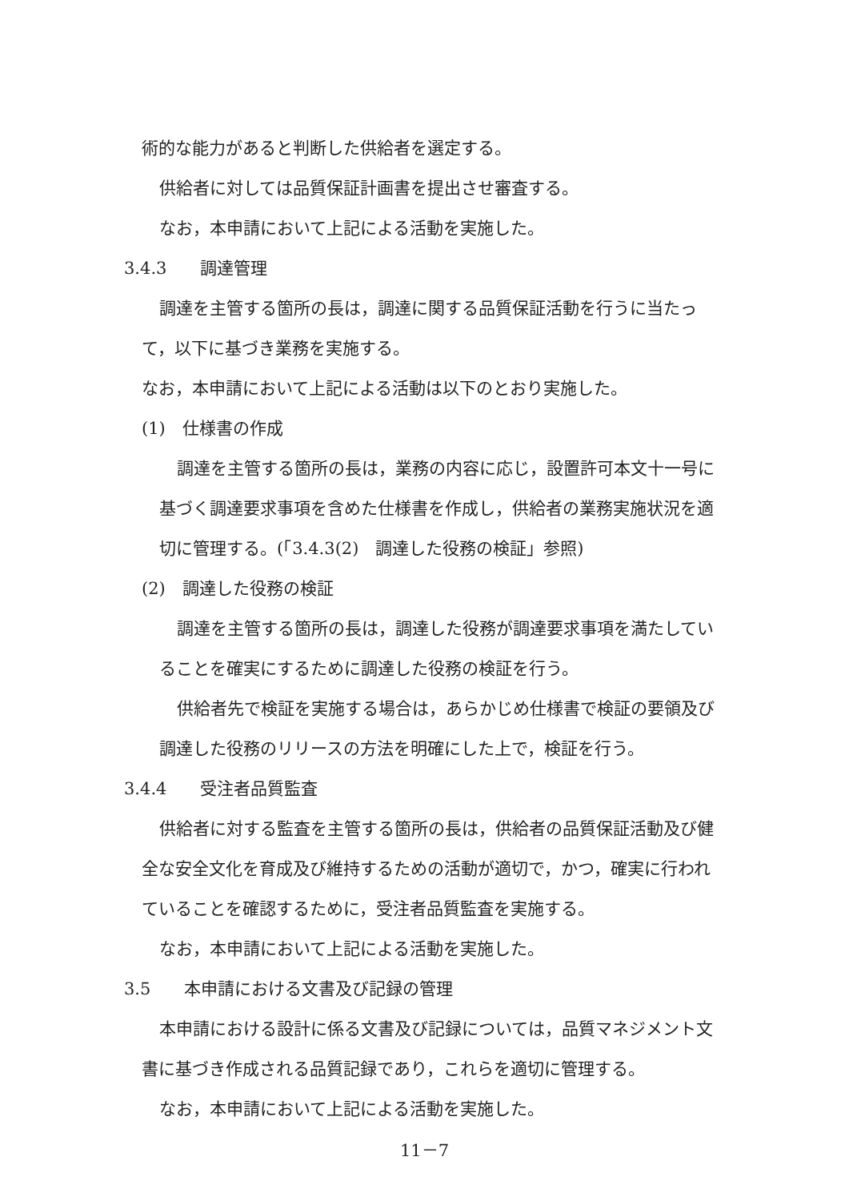術的な能力があると判断した供給者を選定する。
供給者に対しては品質保証計画書を提出させ審査する。
なお，本申請において上記による活動を実施した。
3.4.3　　調達管理
調達を主管する箇所の長は，調達に関する品質保証活動を行うに当たって，以下に基づき業務を実施する。
なお，本申請において上記による活動は以下のとおり実施した。
(1)　仕様書の作成
調達を主管する箇所の長は，業務の内容に応じ，設置許可本文十一号に基づく調達要求事項を含めた仕様書を作成し，供給者の業務実施状況を適切に管理する。(「3.4.3(2)　調達した役務の検証」参照)
(2)　調達した役務の検証
調達を主管する箇所の長は，調達した役務が調達要求事項を満たしていることを確実にするために調達した役務の検証を行う。
供給者先で検証を実施する場合は，あらかじめ仕様書で検証の要領及び調達した役務のリリースの方法を明確にした上で，検証を行う。
3.4.4　　受注者品質監査
供給者に対する監査を主管する箇所の長は，供給者の品質保証活動及び健全な安全文化を育成及び維持するための活動が適切で，かつ，確実に行われていることを確認するために，受注者品質監査を実施する。
なお，本申請において上記による活動を実施した。
3.5　　本申請における文書及び記録の管理
本申請における設計に係る文書及び記録については，品質マネジメント文書に基づき作成される品質記録であり，これらを適切に管理する。
なお，本申請において上記による活動を実施した。
11－7